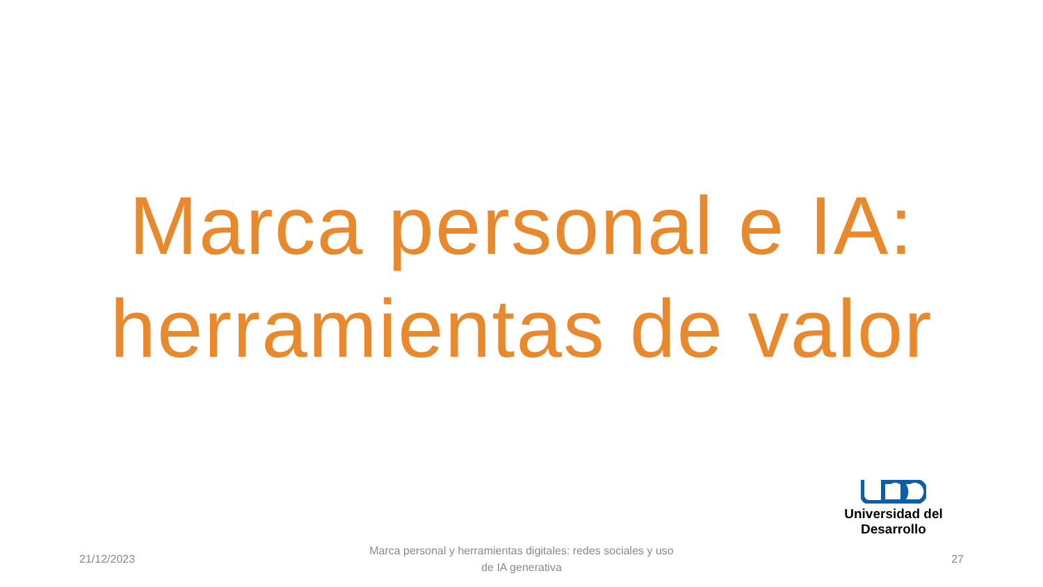Marca personal e IA:
herramientas de valor
Universidad del Desarrollo
21/12/2023
Marca personal y herramientas digitales: redes sociales y uso
de IA generativa
27